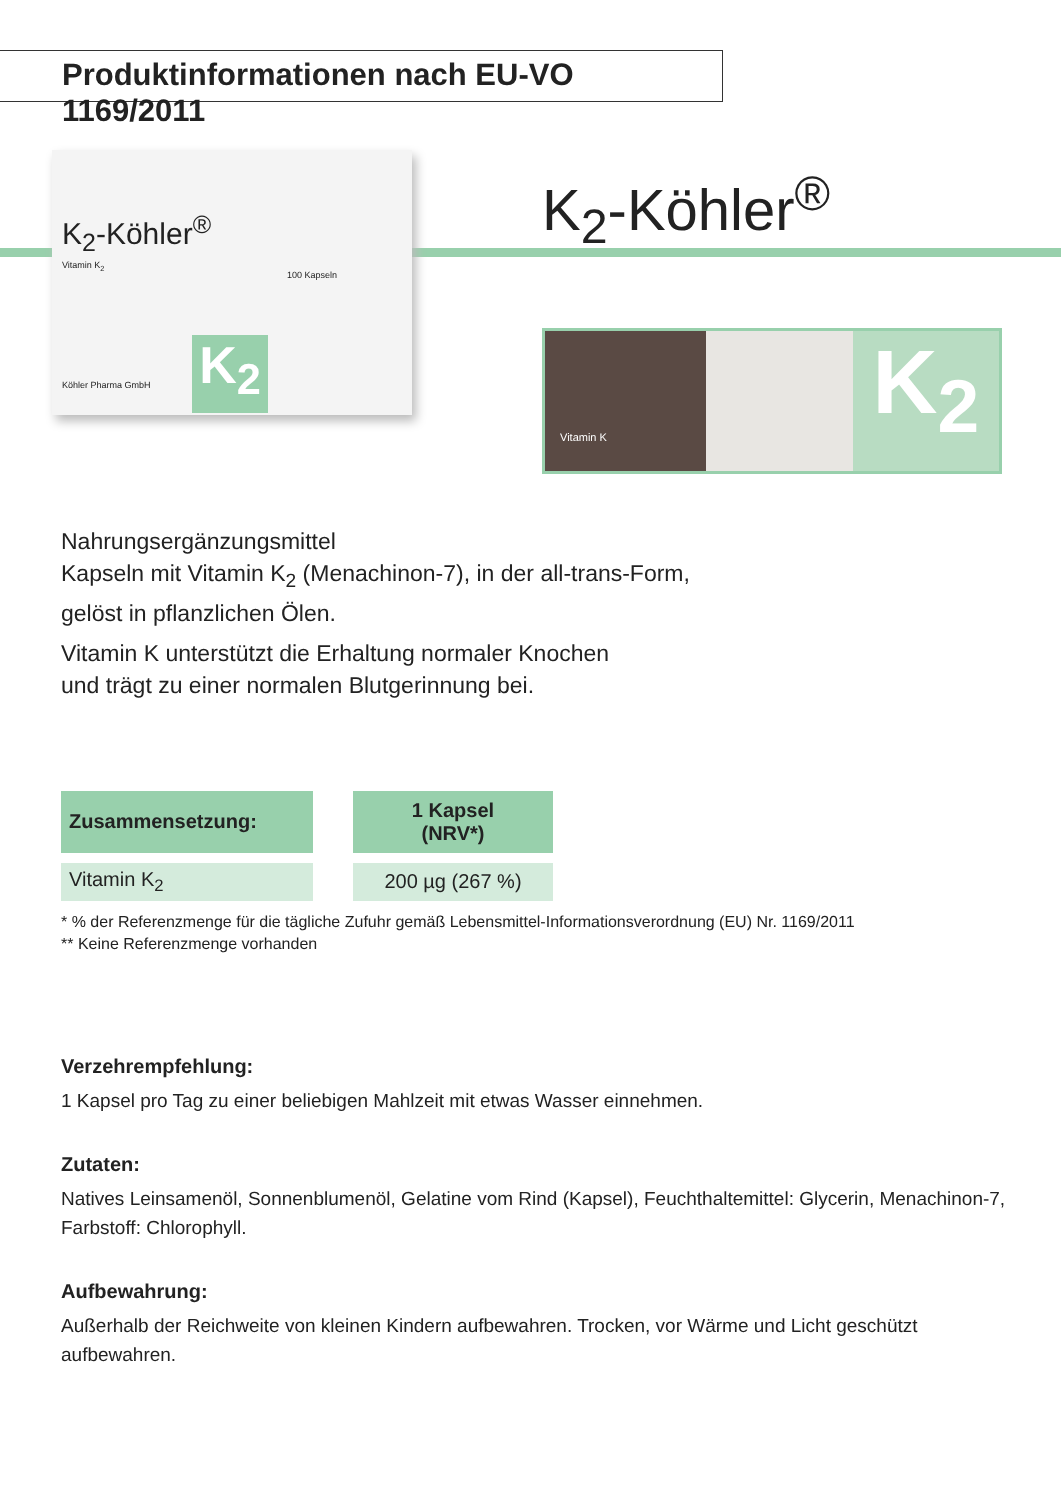Produktinformationen nach EU-VO 1169/2011
K<sub>2</sub>-Köhler<sup>®</sup>
Vitamin K<sub>2</sub>
100 Kapseln
Köhler Pharma GmbH K<sub>2</sub>
K<sub>2</sub>-Köhler<sup>®</sup>
Vitamin K
K<sub>2</sub>
Nahrungsergänzungsmittel
Kapseln mit Vitamin K<sub>2</sub> (Menachinon-7), in der all-trans-Form,
gelöst in pflanzlichen Ölen.
Vitamin K unterstützt die Erhaltung normaler Knochen
und trägt zu einer normalen Blutgerinnung bei.
| Zusammensetzung: | 1 Kapsel (NRV*) |
| --- | --- |
| Vitamin K<sub>2</sub> | 200 µg (267 %) |
* % der Referenzmenge für die tägliche Zufuhr gemäß Lebensmittel-Informationsverordnung (EU) Nr. 1169/2011
** Keine Referenzmenge vorhanden
Verzehrempfehlung:
1 Kapsel pro Tag zu einer beliebigen Mahlzeit mit etwas Wasser einnehmen.
Zutaten:
Natives Leinsamenöl, Sonnenblumenöl, Gelatine vom Rind (Kapsel), Feuchthaltemittel: Glycerin, Menachinon-7, Farbstoff: Chlorophyll.
Aufbewahrung:
Außerhalb der Reichweite von kleinen Kindern aufbewahren. Trocken, vor Wärme und Licht geschützt aufbewahren.